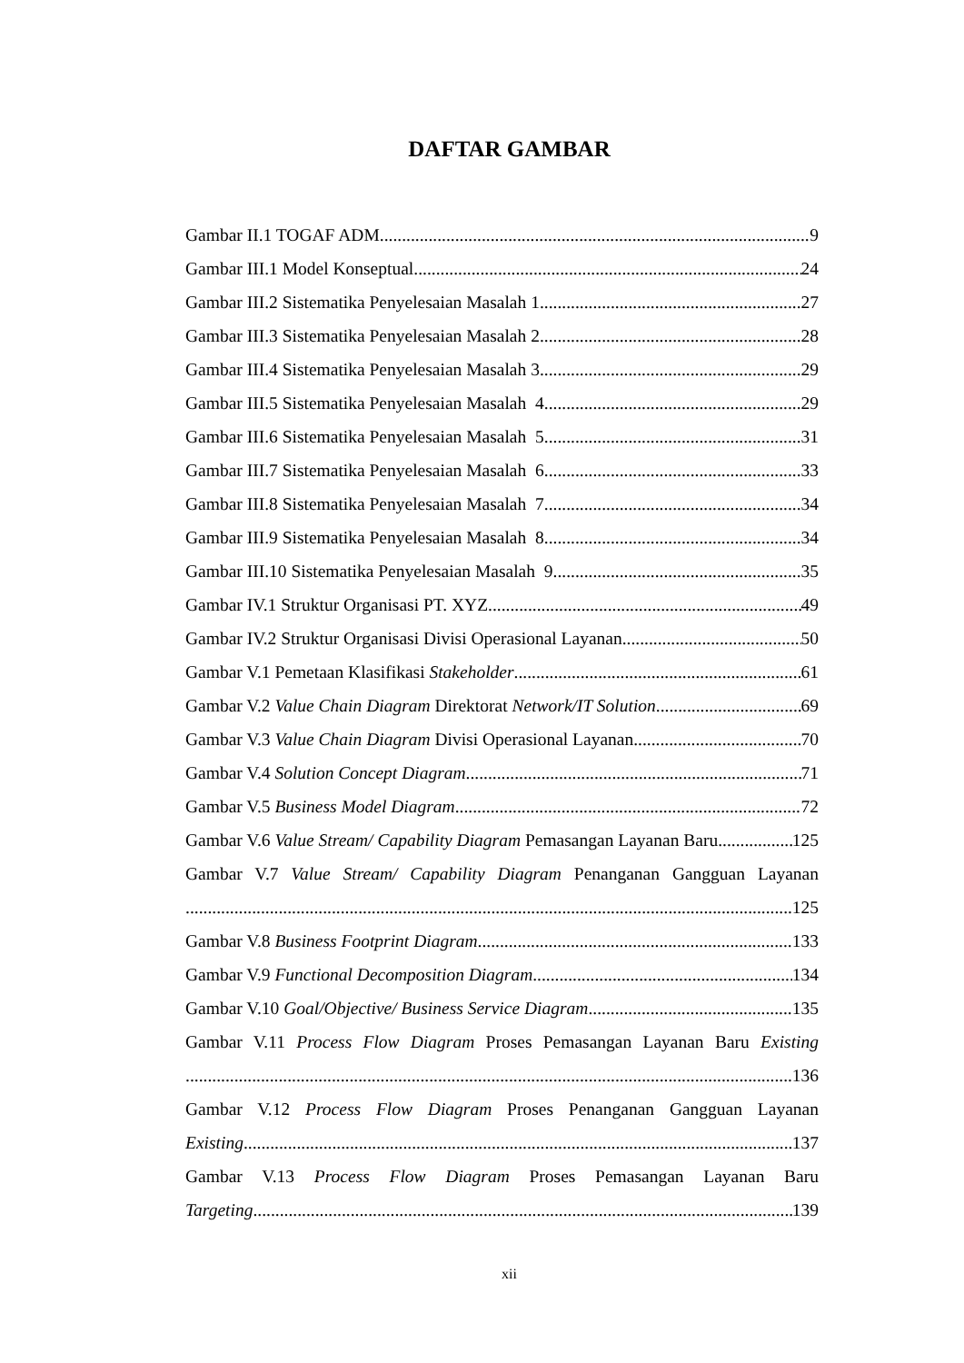DAFTAR GAMBAR
Gambar II.1 TOGAF ADM 9
Gambar III.1 Model Konseptual 24
Gambar III.2 Sistematika Penyelesaian Masalah 1 27
Gambar III.3 Sistematika Penyelesaian Masalah 2 28
Gambar III.4 Sistematika Penyelesaian Masalah 3 29
Gambar III.5 Sistematika Penyelesaian Masalah 4 29
Gambar III.6 Sistematika Penyelesaian Masalah 5 31
Gambar III.7 Sistematika Penyelesaian Masalah 6 33
Gambar III.8 Sistematika Penyelesaian Masalah 7 34
Gambar III.9 Sistematika Penyelesaian Masalah 8 34
Gambar III.10 Sistematika Penyelesaian Masalah 9 35
Gambar IV.1 Struktur Organisasi PT. XYZ 49
Gambar IV.2 Struktur Organisasi Divisi Operasional Layanan 50
Gambar V.1 Pemetaan Klasifikasi Stakeholder 61
Gambar V.2 Value Chain Diagram Direktorat Network/IT Solution 69
Gambar V.3 Value Chain Diagram Divisi Operasional Layanan 70
Gambar V.4 Solution Concept Diagram 71
Gambar V.5 Business Model Diagram 72
Gambar V.6 Value Stream/ Capability Diagram Pemasangan Layanan Baru 125
Gambar V.7 Value Stream/ Capability Diagram Penanganan Gangguan Layanan
125
Gambar V.8 Business Footprint Diagram 133
Gambar V.9 Functional Decomposition Diagram 134
Gambar V.10 Goal/Objective/ Business Service Diagram 135
Gambar V.11 Process Flow Diagram Proses Pemasangan Layanan Baru Existing
136
Gambar V.12 Process Flow Diagram Proses Penanganan Gangguan Layanan
Existing 137
Gambar V.13 Process Flow Diagram Proses Pemasangan Layanan Baru
Targeting 139
xii